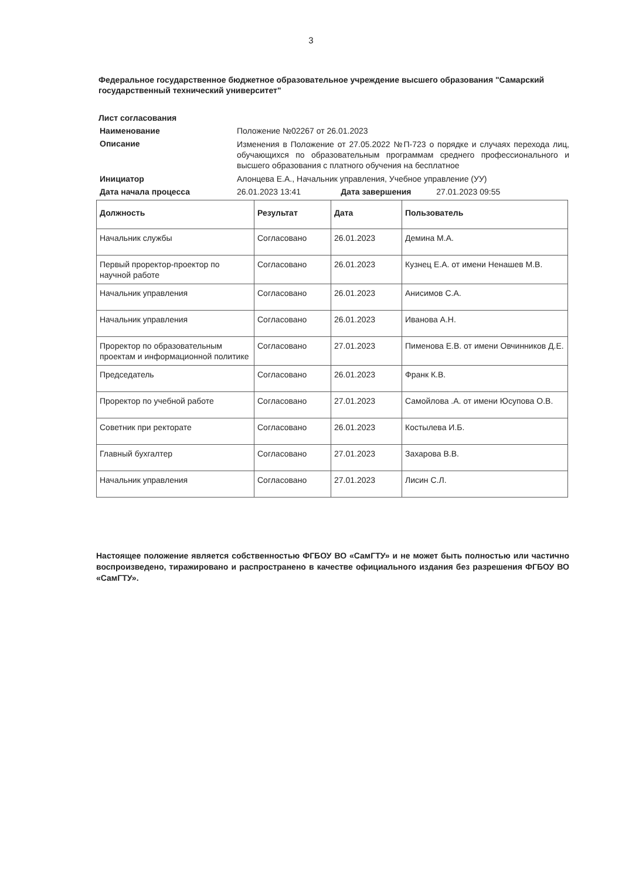3
Федеральное государственное бюджетное образовательное учреждение высшего образования "Самарский государственный технический университет"
Лист согласования
Наименование
Положение №02267 от 26.01.2023
Описание
Изменения в Положение от 27.05.2022 №П-723 о порядке и случаях перехода лиц, обучающихся по образовательным программам среднего профессионального и высшего образования с платного обучения на бесплатное
Инициатор
Алонцева Е.А., Начальник управления, Учебное управление (УУ)
Дата начала процесса
26.01.2023 13:41 Дата завершения 27.01.2023 09:55
| Должность | Результат | Дата | Пользователь |
| --- | --- | --- | --- |
| Начальник службы | Согласовано | 26.01.2023 | Демина М.А. |
| Первый проректор-проектор по научной работе | Согласовано | 26.01.2023 | Кузнец Е.А. от имени Ненашев М.В. |
| Начальник управления | Согласовано | 26.01.2023 | Анисимов С.А. |
| Начальник управления | Согласовано | 26.01.2023 | Иванова А.Н. |
| Проректор по образовательным проектам и информационной политике | Согласовано | 27.01.2023 | Пименова Е.В. от имени Овчинников Д.Е. |
| Председатель | Согласовано | 26.01.2023 | Франк К.В. |
| Проректор по учебной работе | Согласовано | 27.01.2023 | Самойлова .А. от имени Юсупова О.В. |
| Советник при ректорате | Согласовано | 26.01.2023 | Костылева И.Б. |
| Главный бухгалтер | Согласовано | 27.01.2023 | Захарова В.В. |
| Начальник управления | Согласовано | 27.01.2023 | Лисин С.Л. |
Настоящее положение является собственностью ФГБОУ ВО «СамГТУ» и не может быть полностью или частично воспроизведено, тиражировано и распространено в качестве официального издания без разрешения ФГБОУ ВО «СамГТУ».